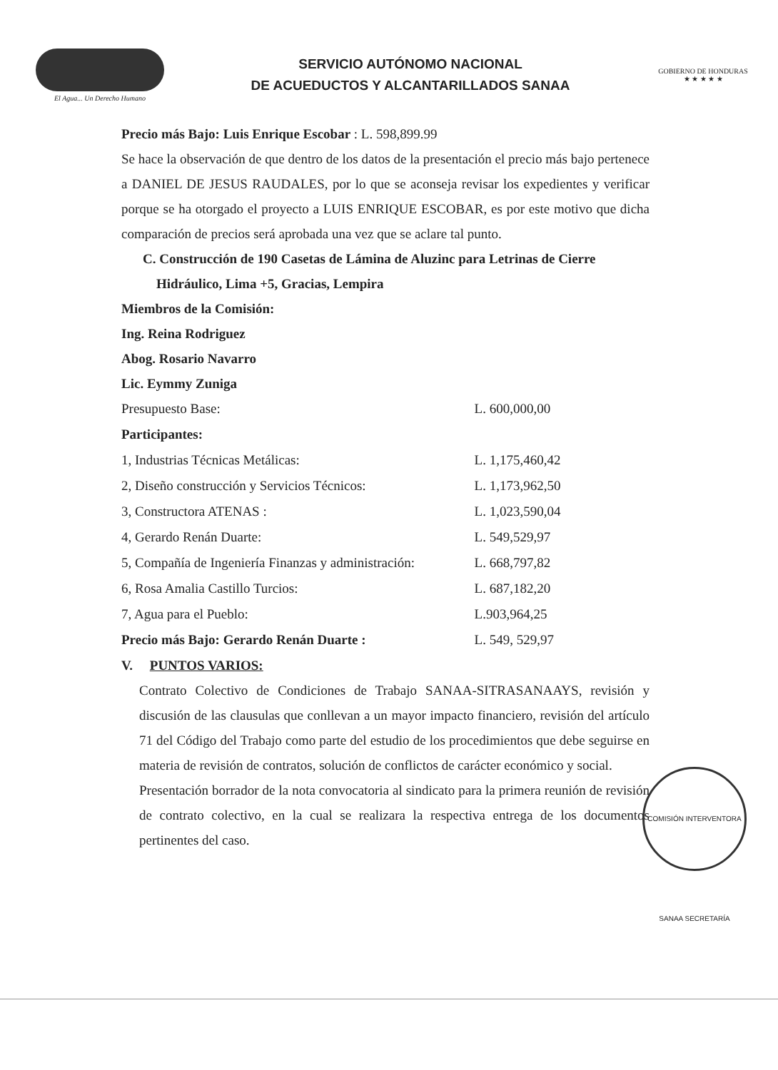El Agua... Un Derecho Humano
SERVICIO AUTÓNOMO NACIONAL
DE ACUEDUCTOS Y ALCANTARILLADOS SANAA
GOBIERNO DE HONDURAS
★ ★ ★ ★ ★
Precio más Bajo: Luis Enrique Escobar : L. 598,899.99
Se hace la observación de que dentro de los datos de la presentación el precio más bajo pertenece a DANIEL DE JESUS RAUDALES, por lo que se aconseja revisar los expedientes y verificar porque se ha otorgado el proyecto a LUIS ENRIQUE ESCOBAR, es por este motivo que dicha comparación de precios será aprobada una vez que se aclare tal punto.
C. Construcción de 190 Casetas de Lámina de Aluzinc para Letrinas de Cierre
Hidráulico, Lima +5, Gracias, Lempira
Miembros de la Comisión:
Ing. Reina Rodriguez
Abog. Rosario Navarro
Lic. Eymmy Zuniga
| Presupuesto Base: | L. 600,000,00 |
| Participantes: | |
| 1, Industrias Técnicas Metálicas: | L. 1,175,460,42 |
| 2, Diseño construcción y Servicios Técnicos: | L. 1,173,962,50 |
| 3, Constructora ATENAS : | L. 1,023,590,04 |
| 4, Gerardo Renán Duarte: | L. 549,529,97 |
| 5, Compañía de Ingeniería Finanzas y administración: | L. 668,797,82 |
| 6, Rosa Amalia Castillo Turcios: | L. 687,182,20 |
| 7, Agua para el Pueblo: | L.903,964,25 |
| Precio más Bajo: Gerardo Renán Duarte : | L. 549, 529,97 |
V. PUNTOS VARIOS:
Contrato Colectivo de Condiciones de Trabajo SANAA-SITRASANAAYS, revisión y discusión de las clausulas que conllevan a un mayor impacto financiero, revisión del artículo 71 del Código del Trabajo como parte del estudio de los procedimientos que debe seguirse en materia de revisión de contratos, solución de conflictos de carácter económico y social.
Presentación borrador de la nota convocatoria al sindicato para la primera reunión de revisión de contrato colectivo, en la cual se realizara la respectiva entrega de los documentos pertinentes del caso.
COMISIÓN INTERVENTORA SANAA SECRETARÍA